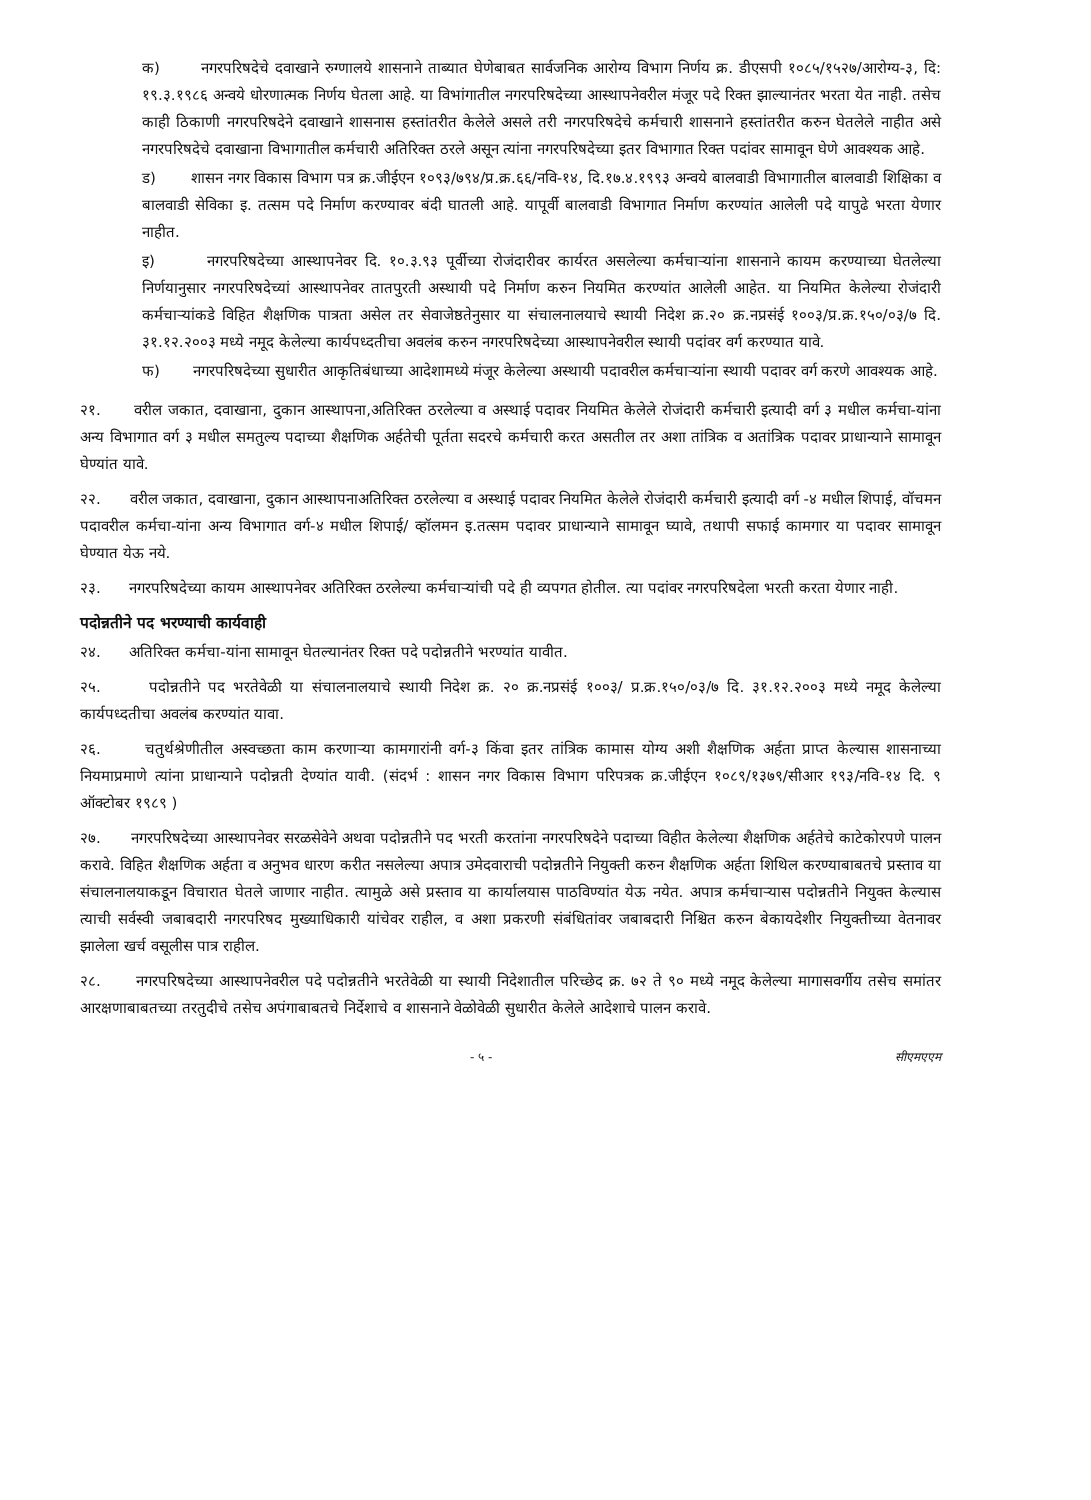क) नगरपरिषदेचे दवाखाने रुग्णालये शासनाने ताब्यात घेणेबाबत सार्वजनिक आरोग्य विभाग निर्णय क्र. डीएसपी १०८५/१५२७/आरोग्य-३, दि: १९.३.१९८६ अन्वये धोरणात्मक निर्णय घेतला आहे. या विभांगातील नगरपरिषदेच्या आस्थापनेवरील मंजूर पदे रिक्त झाल्यानंतर भरता येत नाही. तसेच काही ठिकाणी नगरपरिषदेने दवाखाने शासनास हस्तांतरीत केलेले असले तरी नगरपरिषदेचे कर्मचारी शासनाने हस्तांतरीत करुन घेतलेले नाहीत असे नगरपरिषदेचे दवाखाना विभागातील कर्मचारी अतिरिक्त ठरले असून त्यांना नगरपरिषदेच्या इतर विभागात रिक्त पदांवर सामावून घेणे आवश्यक आहे.
ड) शासन नगर विकास विभाग पत्र क्र.जीईएन १०९३/७९४/प्र.क्र.६६/नवि-१४, दि.१७.४.१९९३ अन्वये बालवाडी विभागातील बालवाडी शिक्षिका व बालवाडी सेविका इ. तत्सम पदे निर्माण करण्यावर बंदी घातली आहे. यापूर्वी बालवाडी विभागात निर्माण करण्यांत आलेली पदे यापुढे भरता येणार नाहीत.
इ) नगरपरिषदेच्या आस्थापनेवर दि. १०.३.९३ पूर्वीच्या रोजंदारीवर कार्यरत असलेल्या कर्मचाऱ्यांना शासनाने कायम करण्याच्या घेतलेल्या निर्णयानुसार नगरपरिषदेच्यां आस्थापनेवर तातपुरती अस्थायी पदे निर्माण करुन नियमित करण्यांत आलेली आहेत. या नियमित केलेल्या रोजंदारी कर्मचाऱ्यांकडे विहित शैक्षणिक पात्रता असेल तर सेवाजेष्ठतेनुसार या संचालनालयाचे स्थायी निदेश क्र.२० क्र.नप्रसंई १००३/प्र.क्र.१५०/०३/७ दि. ३१.१२.२००३ मध्ये नमूद केलेल्या कार्यपध्दतीचा अवलंब करुन नगरपरिषदेच्या आस्थापनेवरील स्थायी पदांवर वर्ग करण्यात यावे.
फ) नगरपरिषदेच्या सुधारीत आकृतिबंधाच्या आदेशामध्ये मंजूर केलेल्या अस्थायी पदावरील कर्मचाऱ्यांना स्थायी पदावर वर्ग करणे आवश्यक आहे.
२१. वरील जकात, दवाखाना, दुकान आस्थापना,अतिरिक्त ठरलेल्या व अस्थाई पदावर नियमित केलेले रोजंदारी कर्मचारी इत्यादी वर्ग ३ मधील कर्मचा-यांना अन्य विभागात वर्ग ३ मधील समतुल्य पदाच्या शैक्षणिक अर्हतेची पूर्तता सदरचे कर्मचारी करत असतील तर अशा तांत्रिक व अतांत्रिक पदावर प्राधान्याने सामावून घेण्यांत यावे.
२२. वरील जकात, दवाखाना, दुकान आस्थापनाअतिरिक्त ठरलेल्या व अस्थाई पदावर नियमित केलेले रोजंदारी कर्मचारी इत्यादी वर्ग -४ मधील शिपाई, वॉचमन पदावरील कर्मचा-यांना अन्य विभागात वर्ग-४ मधील शिपाई/ व्हॉलमन इ.तत्सम पदावर प्राधान्याने सामावून घ्यावे, तथापी सफाई कामगार या पदावर सामावून घेण्यात येऊ नये.
२३. नगरपरिषदेच्या कायम आस्थापनेवर अतिरिक्त ठरलेल्या कर्मचाऱ्यांची पदे ही व्यपगत होतील. त्या पदांवर नगरपरिषदेला भरती करता येणार नाही.
पदोन्नतीने पद भरण्याची कार्यवाही
२४. अतिरिक्त कर्मचा-यांना सामावून घेतल्यानंतर रिक्त पदे पदोन्नतीने भरण्यांत यावीत.
२५. पदोन्नतीने पद भरतेवेळी या संचालनालयाचे स्थायी निदेश क्र. २० क्र.नप्रसंई १००३/ प्र.क्र.१५०/०३/७ दि. ३१.१२.२००३ मध्ये नमूद केलेल्या कार्यपध्दतीचा अवलंब करण्यांत यावा.
२६. चतुर्थश्रेणीतील अस्वच्छता काम करणाऱ्या कामगारांनी वर्ग-३ किंवा इतर तांत्रिक कामास योग्य अशी शैक्षणिक अर्हता प्राप्त केल्यास शासनाच्या नियमाप्रमाणे त्यांना प्राधान्याने पदोन्नती देण्यांत यावी. (संदर्भ : शासन नगर विकास विभाग परिपत्रक क्र.जीईएन १०८९/१३७९/सीआर १९३/नवि-१४ दि. ९ ऑक्टोबर १९८९ )
२७. नगरपरिषदेच्या आस्थापनेवर सरळसेवेने अथवा पदोन्नतीने पद भरती करतांना नगरपरिषदेने पदाच्या विहीत केलेल्या शैक्षणिक अर्हतेचे काटेकोरपणे पालन करावे. विहित शैक्षणिक अर्हता व अनुभव धारण करीत नसलेल्या अपात्र उमेदवाराची पदोन्नतीने नियुक्ती करुन शैक्षणिक अर्हता शिथिल करण्याबाबतचे प्रस्ताव या संचालनालयाकडून विचारात घेतले जाणार नाहीत. त्यामुळे असे प्रस्ताव या कार्यालयास पाठविण्यांत येऊ नयेत. अपात्र कर्मचाऱ्यास पदोन्नतीने नियुक्त केल्यास त्याची सर्वस्वी जबाबदारी नगरपरिषद मुख्याधिकारी यांचेवर राहील, व अशा प्रकरणी संबंधितांवर जबाबदारी निश्चित करुन बेकायदेशीर नियुक्तीच्या वेतनावर झालेला खर्च वसूलीस पात्र राहील.
२८. नगरपरिषदेच्या आस्थापनेवरील पदे पदोन्नतीने भरतेवेळी या स्थायी निदेशातील परिच्छेद क्र. ७२ ते ९० मध्ये नमूद केलेल्या मागासवर्गीय तसेच समांतर आरक्षणाबाबतच्या तरतुदीचे तसेच अपंगाबाबतचे निर्देशाचे व शासनाने वेळोवेळी सुधारीत केलेले आदेशाचे पालन करावे.
- ५ - सीएमएएम